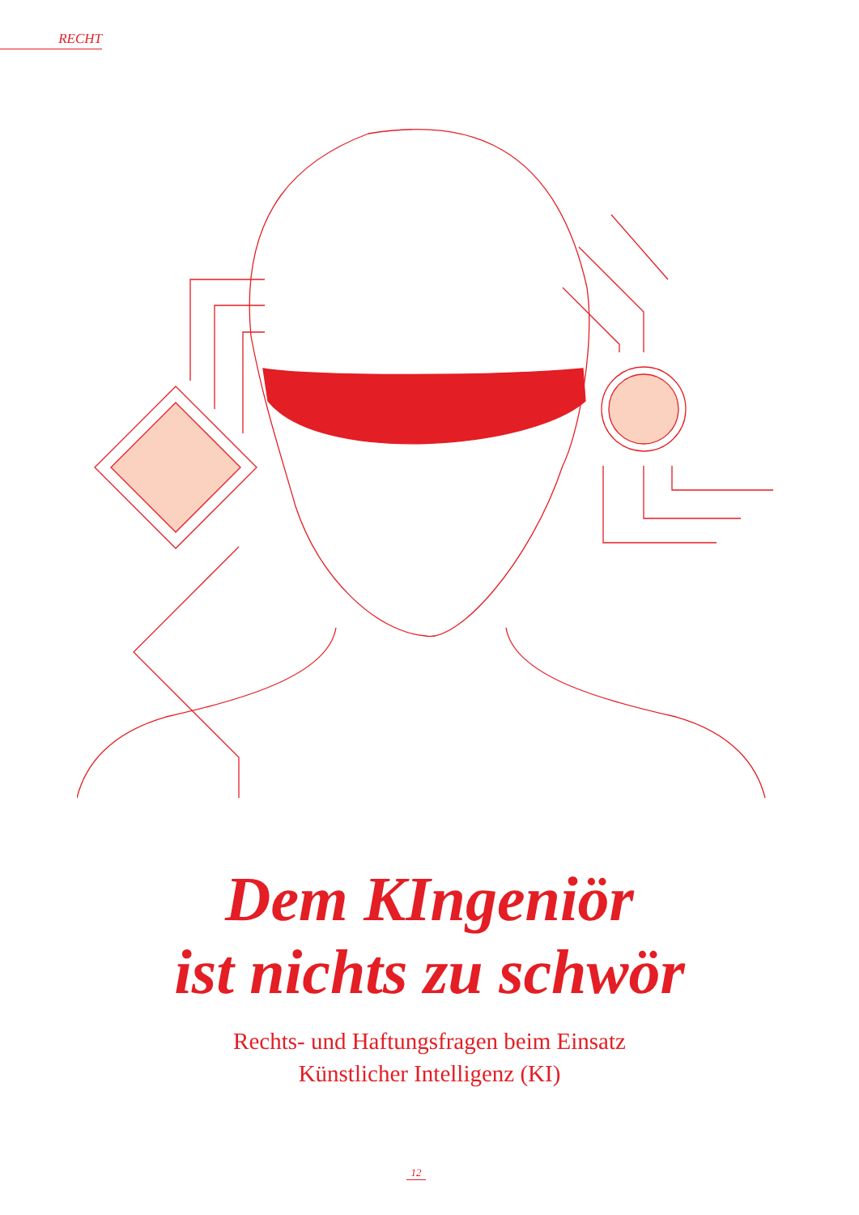RECHT
Dem KIngeniör
ist nichts zu schwör
Rechts- und Haftungsfragen beim Einsatz
Künstlicher Intelligenz (KI)
12